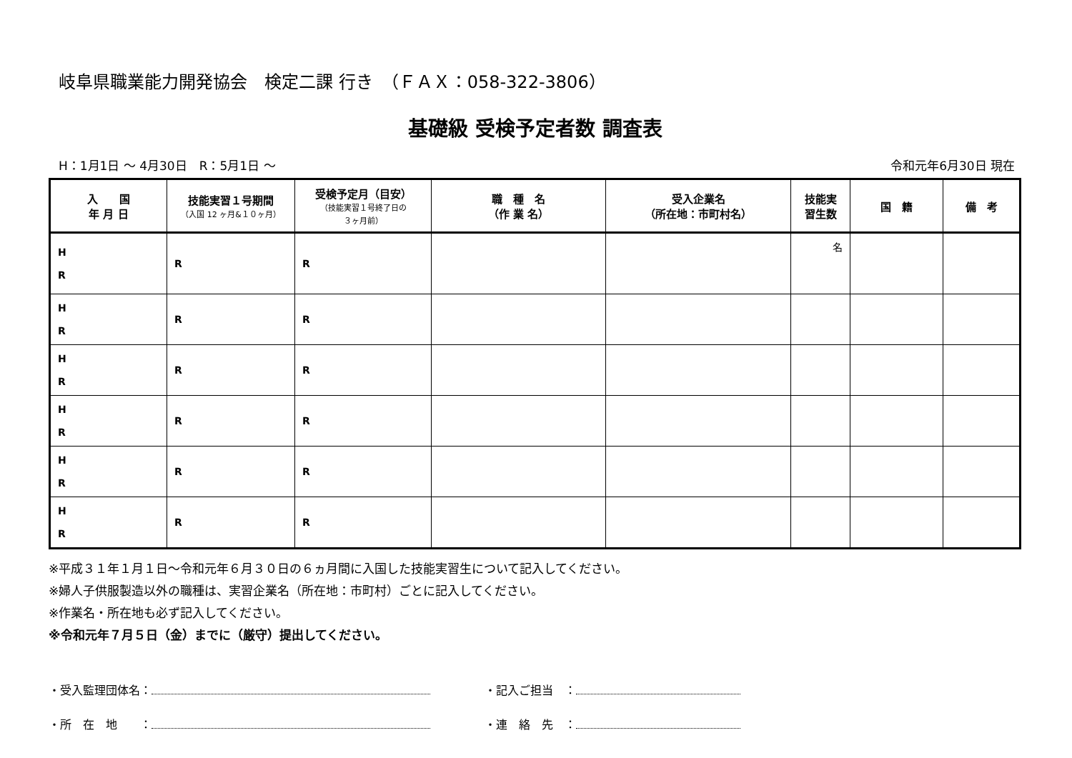岐阜県職業能力開発協会　検定二課 行き　（ＦＡＸ：058-322-3806）
基礎級 受検予定者数 調査表
H：1月1日 ～ 4月30日　R：5月1日 ～ 令和元年6月30日 現在
| 入 国 年 月 日 | 技能実習１号期間 （入国 12 ヶ月&１０ヶ月） | 受検予定月（目安） （技能実習１号終了日の ３ヶ月前） | 職 種 名 （作 業 名） | 受入企業名 （所在地：市町村名） | 技能実 習生数 | 国 籍 | 備 考 |
| --- | --- | --- | --- | --- | --- | --- | --- |
| H R | R | R | | | 名 | | |
| H R | R | R | | | | | |
| H R | R | R | | | | | |
| H R | R | R | | | | | |
| H R | R | R | | | | | |
| H R | R | R | | | | | |
※平成３１年１月１日～令和元年６月３０日の６ヵ月間に入国した技能実習生について記入してください。
※婦人子供服製造以外の職種は、実習企業名（所在地：市町村）ごとに記入してください。
※作業名・所在地も必ず記入してください。
※令和元年７月５日（金）までに（厳守）提出してください。
・受入監理団体名： ・記入ご担当　：
・所　在　地　　： ・連　絡　先　：